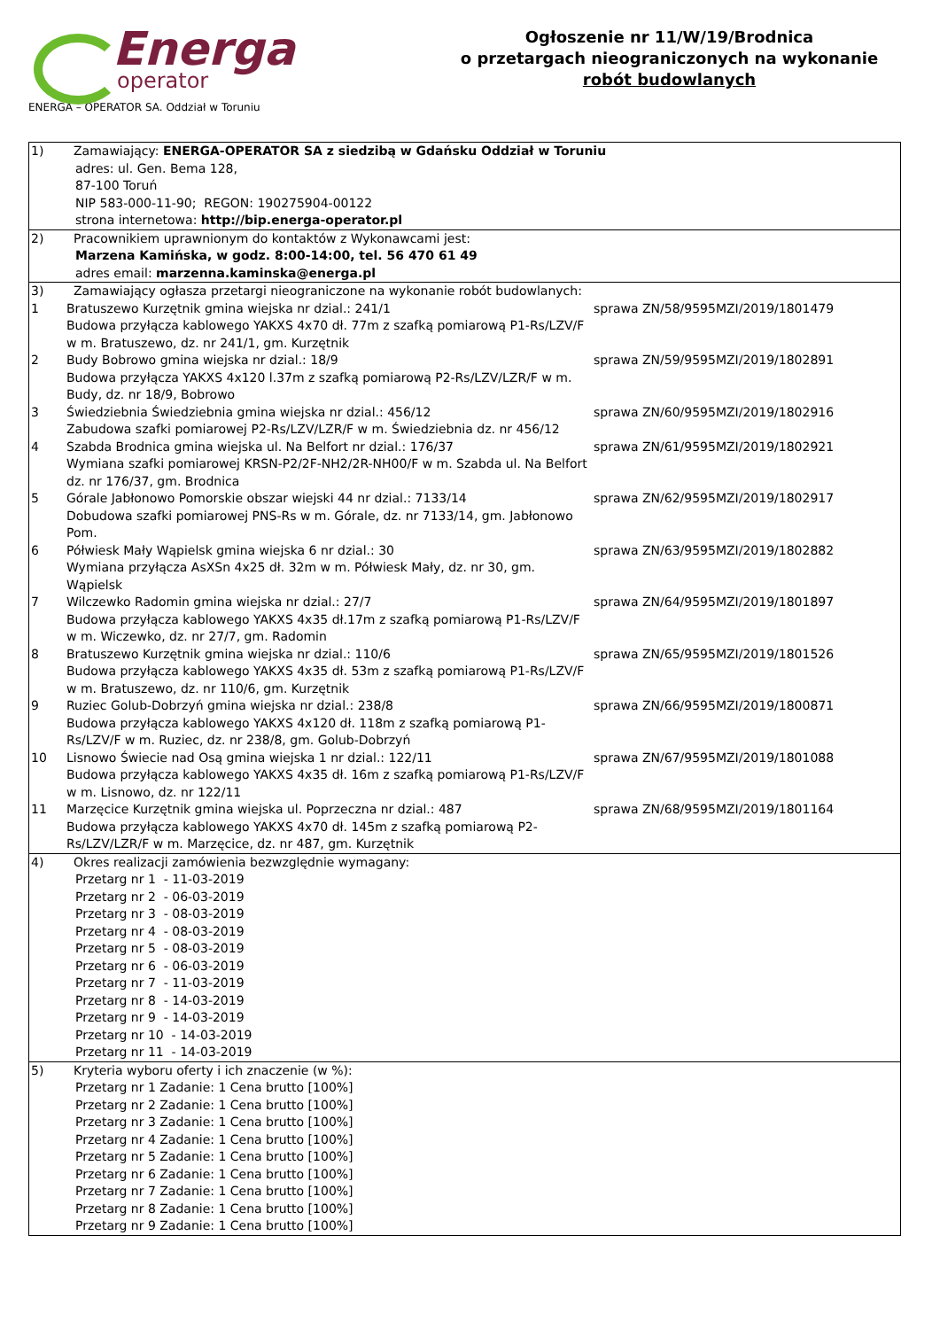Energa
operator
ENERGA – OPERATOR SA. Oddział w Toruniu
Ogłoszenie nr 11/W/19/Brodnica
o przetargach nieograniczonych na wykonanie
robót budowlanych
| 1) Zamawiający: ENERGA-OPERATOR SA z siedzibą w Gdańsku Oddział w Toruniu adres: ul. Gen. Bema 128, 87-100 Toruń NIP 583-000-11-90; REGON: 190275904-00122 strona internetowa: http://bip.energa-operator.pl |
| 2) Pracownikiem uprawnionym do kontaktów z Wykonawcami jest: Marzena Kamińska, w godz. 8:00-14:00, tel. 56 470 61 49 adres email: marzenna.kaminska@energa.pl |
| 3) Zamawiający ogłasza przetargi nieograniczone na wykonanie robót budowlanych: 1 Bratuszewo Kurzętnik gmina wiejska nr dzial.: 241/1 Budowa przyłącza kablowego YAKXS 4x70 dł. 77m z szafką pomiarową P1-Rs/LZV/F w m. Bratuszewo, dz. nr 241/1, gm. Kurzętnik sprawa ZN/58/9595MZI/2019/1801479 2 Budy Bobrowo gmina wiejska nr dzial.: 18/9 Budowa przyłącza YAKXS 4x120 l.37m z szafką pomiarową P2-Rs/LZV/LZR/F w m. Budy, dz. nr 18/9, Bobrowo sprawa ZN/59/9595MZI/2019/1802891 3 Świedziebnia Świedziebnia gmina wiejska nr dzial.: 456/12 Zabudowa szafki pomiarowej P2-Rs/LZV/LZR/F w m. Świedziebnia dz. nr 456/12 sprawa ZN/60/9595MZI/2019/1802916 4 Szabda Brodnica gmina wiejska ul. Na Belfort nr dzial.: 176/37 Wymiana szafki pomiarowej KRSN-P2/2F-NH2/2R-NH00/F w m. Szabda ul. Na Belfort dz. nr 176/37, gm. Brodnica sprawa ZN/61/9595MZI/2019/1802921 5 Górale Jabłonowo Pomorskie obszar wiejski 44 nr dzial.: 7133/14 Dobudowa szafki pomiarowej PNS-Rs w m. Górale, dz. nr 7133/14, gm. Jabłonowo Pom. sprawa ZN/62/9595MZI/2019/1802917 6 Półwiesk Mały Wąpielsk gmina wiejska 6 nr dzial.: 30 Wymiana przyłącza AsXSn 4x25 dł. 32m w m. Półwiesk Mały, dz. nr 30, gm. Wąpielsk sprawa ZN/63/9595MZI/2019/1802882 7 Wilczewko Radomin gmina wiejska nr dzial.: 27/7 Budowa przyłącza kablowego YAKXS 4x35 dł.17m z szafką pomiarową P1-Rs/LZV/F w m. Wiczewko, dz. nr 27/7, gm. Radomin sprawa ZN/64/9595MZI/2019/1801897 8 Bratuszewo Kurzętnik gmina wiejska nr dzial.: 110/6 Budowa przyłącza kablowego YAKXS 4x35 dł. 53m z szafką pomiarową P1-Rs/LZV/F w m. Bratuszewo, dz. nr 110/6, gm. Kurzętnik sprawa ZN/65/9595MZI/2019/1801526 9 Ruziec Golub-Dobrzyń gmina wiejska nr dzial.: 238/8 Budowa przyłącza kablowego YAKXS 4x120 dł. 118m z szafką pomiarową P1-Rs/LZV/F w m. Ruziec, dz. nr 238/8, gm. Golub-Dobrzyń sprawa ZN/66/9595MZI/2019/1800871 10 Lisnowo Świecie nad Osą gmina wiejska 1 nr dzial.: 122/11 Budowa przyłącza kablowego YAKXS 4x35 dł. 16m z szafką pomiarową P1-Rs/LZV/F w m. Lisnowo, dz. nr 122/11 sprawa ZN/67/9595MZI/2019/1801088 11 Marzęcice Kurzętnik gmina wiejska ul. Poprzeczna nr dzial.: 487 Budowa przyłącza kablowego YAKXS 4x70 dł. 145m z szafką pomiarową P2-Rs/LZV/LZR/F w m. Marzęcice, dz. nr 487, gm. Kurzętnik sprawa ZN/68/9595MZI/2019/1801164 |
| 4) Okres realizacji zamówienia bezwzględnie wymagany: Przetarg nr 1 - 11-03-2019 Przetarg nr 2 - 06-03-2019 Przetarg nr 3 - 08-03-2019 Przetarg nr 4 - 08-03-2019 Przetarg nr 5 - 08-03-2019 Przetarg nr 6 - 06-03-2019 Przetarg nr 7 - 11-03-2019 Przetarg nr 8 - 14-03-2019 Przetarg nr 9 - 14-03-2019 Przetarg nr 10 - 14-03-2019 Przetarg nr 11 - 14-03-2019 |
| 5) Kryteria wyboru oferty i ich znaczenie (w %): Przetarg nr 1 Zadanie: 1 Cena brutto [100%] Przetarg nr 2 Zadanie: 1 Cena brutto [100%] Przetarg nr 3 Zadanie: 1 Cena brutto [100%] Przetarg nr 4 Zadanie: 1 Cena brutto [100%] Przetarg nr 5 Zadanie: 1 Cena brutto [100%] Przetarg nr 6 Zadanie: 1 Cena brutto [100%] Przetarg nr 7 Zadanie: 1 Cena brutto [100%] Przetarg nr 8 Zadanie: 1 Cena brutto [100%] Przetarg nr 9 Zadanie: 1 Cena brutto [100%] |